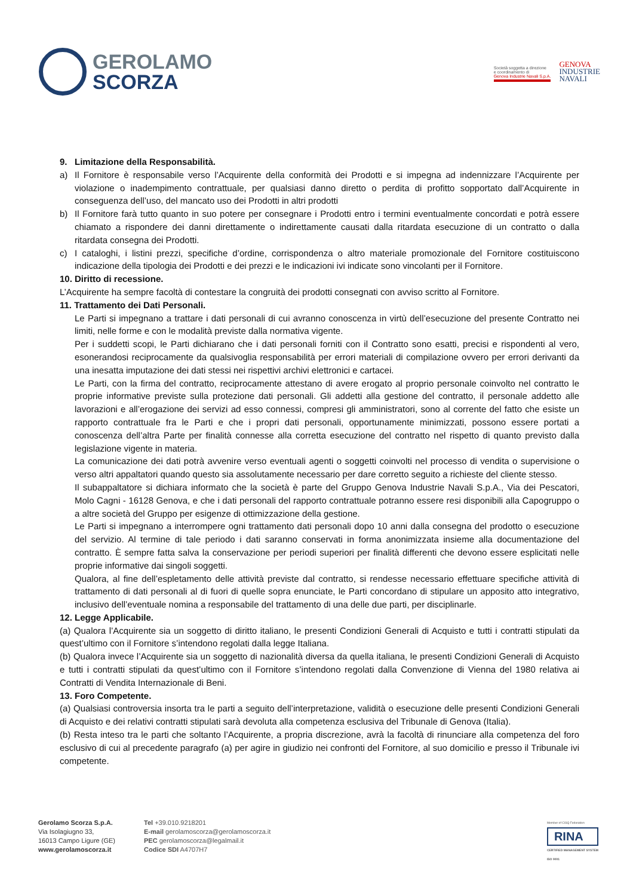GEROLAMO
SCORZA
Società soggetta a direzione
e coordinamento di
Genova Industrie Navali S.p.A.
GENOVA
INDUSTRIE
NAVALI
9. Limitazione della Responsabilità.
a) Il Fornitore è responsabile verso l’Acquirente della conformità dei Prodotti e si impegna ad indennizzare l’Acquirente per violazione o inadempimento contrattuale, per qualsiasi danno diretto o perdita di profitto sopportato dall’Acquirente in conseguenza dell’uso, del mancato uso dei Prodotti in altri prodotti
b) Il Fornitore farà tutto quanto in suo potere per consegnare i Prodotti entro i termini eventualmente concordati e potrà essere chiamato a rispondere dei danni direttamente o indirettamente causati dalla ritardata esecuzione di un contratto o dalla ritardata consegna dei Prodotti.
c) I cataloghi, i listini prezzi, specifiche d’ordine, corrispondenza o altro materiale promozionale del Fornitore costituiscono indicazione della tipologia dei Prodotti e dei prezzi e le indicazioni ivi indicate sono vincolanti per il Fornitore.
10. Diritto di recessione.
L’Acquirente ha sempre facoltà di contestare la congruità dei prodotti consegnati con avviso scritto al Fornitore.
11. Trattamento dei Dati Personali.
Le Parti si impegnano a trattare i dati personali di cui avranno conoscenza in virtù dell’esecuzione del presente Contratto nei limiti, nelle forme e con le modalità previste dalla normativa vigente.
Per i suddetti scopi, le Parti dichiarano che i dati personali forniti con il Contratto sono esatti, precisi e rispondenti al vero, esonerandosi reciprocamente da qualsivoglia responsabilità per errori materiali di compilazione ovvero per errori derivanti da una inesatta imputazione dei dati stessi nei rispettivi archivi elettronici e cartacei.
Le Parti, con la firma del contratto, reciprocamente attestano di avere erogato al proprio personale coinvolto nel contratto le proprie informative previste sulla protezione dati personali. Gli addetti alla gestione del contratto, il personale addetto alle lavorazioni e all’erogazione dei servizi ad esso connessi, compresi gli amministratori, sono al corrente del fatto che esiste un rapporto contrattuale fra le Parti e che i propri dati personali, opportunamente minimizzati, possono essere portati a conoscenza dell’altra Parte per finalità connesse alla corretta esecuzione del contratto nel rispetto di quanto previsto dalla legislazione vigente in materia.
La comunicazione dei dati potrà avvenire verso eventuali agenti o soggetti coinvolti nel processo di vendita o supervisione o verso altri appaltatori quando questo sia assolutamente necessario per dare corretto seguito a richieste del cliente stesso.
Il subappaltatore si dichiara informato che la società è parte del Gruppo Genova Industrie Navali S.p.A., Via dei Pescatori, Molo Cagni - 16128 Genova, e che i dati personali del rapporto contrattuale potranno essere resi disponibili alla Capogruppo o a altre società del Gruppo per esigenze di ottimizzazione della gestione.
Le Parti si impegnano a interrompere ogni trattamento dati personali dopo 10 anni dalla consegna del prodotto o esecuzione del servizio. Al termine di tale periodo i dati saranno conservati in forma anonimizzata insieme alla documentazione del contratto. È sempre fatta salva la conservazione per periodi superiori per finalità differenti che devono essere esplicitati nelle proprie informative dai singoli soggetti.
Qualora, al fine dell’espletamento delle attività previste dal contratto, si rendesse necessario effettuare specifiche attività di trattamento di dati personali al di fuori di quelle sopra enunciate, le Parti concordano di stipulare un apposito atto integrativo, inclusivo dell’eventuale nomina a responsabile del trattamento di una delle due parti, per disciplinarle.
12. Legge Applicabile.
(a) Qualora l’Acquirente sia un soggetto di diritto italiano, le presenti Condizioni Generali di Acquisto e tutti i contratti stipulati da quest’ultimo con il Fornitore s’intendono regolati dalla legge Italiana.
(b) Qualora invece l’Acquirente sia un soggetto di nazionalità diversa da quella italiana, le presenti Condizioni Generali di Acquisto e tutti i contratti stipulati da quest’ultimo con il Fornitore s’intendono regolati dalla Convenzione di Vienna del 1980 relativa ai Contratti di Vendita Internazionale di Beni.
13. Foro Competente.
(a) Qualsiasi controversia insorta tra le parti a seguito dell’interpretazione, validità o esecuzione delle presenti Condizioni Generali di Acquisto e dei relativi contratti stipulati sarà devoluta alla competenza esclusiva del Tribunale di Genova (Italia).
(b) Resta inteso tra le parti che soltanto l’Acquirente, a propria discrezione, avrà la facoltà di rinunciare alla competenza del foro esclusivo di cui al precedente paragrafo (a) per agire in giudizio nei confronti del Fornitore, al suo domicilio e presso il Tribunale ivi competente.
Gerolamo Scorza S.p.A.
Via Isolagiugno 33,
16013 Campo Ligure (GE)
www.gerolamoscorza.it
Tel +39.010.9218201
E-mail gerolamoscorza@gerolamoscorza.it
PEC gerolamoscorza@legalmail.it
Codice SDI A4707H7
Member of CISQ Federation
RINA
CERTIFIED MANAGEMENT SYSTEM
ISO 9001